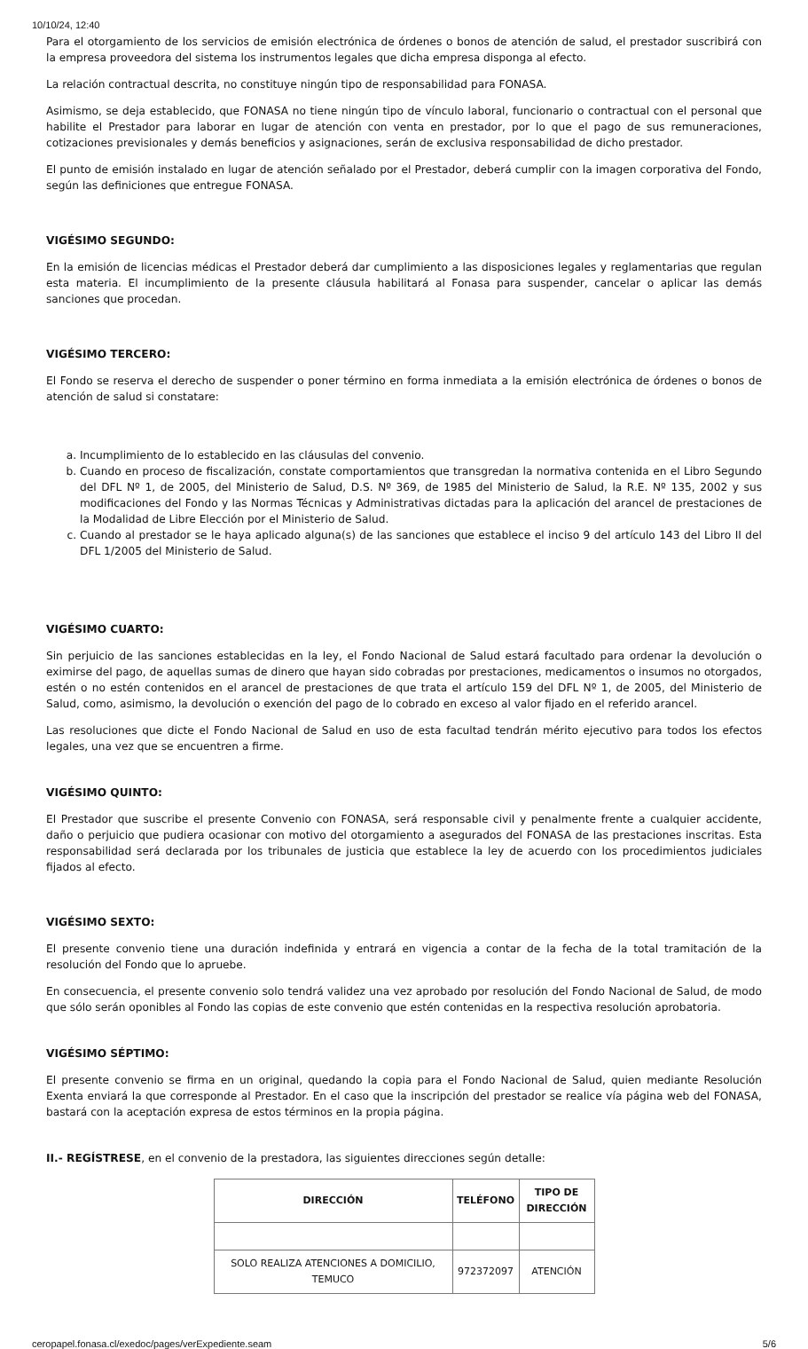10/10/24, 12:40
Para el otorgamiento de los servicios de emisión electrónica de órdenes o bonos de atención de salud, el prestador suscribirá con la empresa proveedora del sistema los instrumentos legales que dicha empresa disponga al efecto.
La relación contractual descrita, no constituye ningún tipo de responsabilidad para FONASA.
Asimismo, se deja establecido, que FONASA no tiene ningún tipo de vínculo laboral, funcionario o contractual con el personal que habilite el Prestador para laborar en lugar de atención con venta en prestador, por lo que el pago de sus remuneraciones, cotizaciones previsionales y demás beneficios y asignaciones, serán de exclusiva responsabilidad de dicho prestador.
El punto de emisión instalado en lugar de atención señalado por el Prestador, deberá cumplir con la imagen corporativa del Fondo, según las definiciones que entregue FONASA.
VIGÉSIMO SEGUNDO:
En la emisión de licencias médicas el Prestador deberá dar cumplimiento a las disposiciones legales y reglamentarias que regulan esta materia. El incumplimiento de la presente cláusula habilitará al Fonasa para suspender, cancelar o aplicar las demás sanciones que procedan.
VIGÉSIMO TERCERO:
El Fondo se reserva el derecho de suspender o poner término en forma inmediata a la emisión electrónica de órdenes o bonos de atención de salud si constatare:
a. Incumplimiento de lo establecido en las cláusulas del convenio.
b. Cuando en proceso de fiscalización, constate comportamientos que transgredan la normativa contenida en el Libro Segundo del DFL Nº 1, de 2005, del Ministerio de Salud, D.S. Nº 369, de 1985 del Ministerio de Salud, la R.E. Nº 135, 2002 y sus modificaciones del Fondo y las Normas Técnicas y Administrativas dictadas para la aplicación del arancel de prestaciones de la Modalidad de Libre Elección por el Ministerio de Salud.
c. Cuando al prestador se le haya aplicado alguna(s) de las sanciones que establece el inciso 9 del artículo 143 del Libro II del DFL 1/2005 del Ministerio de Salud.
VIGÉSIMO CUARTO:
Sin perjuicio de las sanciones establecidas en la ley, el Fondo Nacional de Salud estará facultado para ordenar la devolución o eximirse del pago, de aquellas sumas de dinero que hayan sido cobradas por prestaciones, medicamentos o insumos no otorgados, estén o no estén contenidos en el arancel de prestaciones de que trata el artículo 159 del DFL Nº 1, de 2005, del Ministerio de Salud, como, asimismo, la devolución o exención del pago de lo cobrado en exceso al valor fijado en el referido arancel.
Las resoluciones que dicte el Fondo Nacional de Salud en uso de esta facultad tendrán mérito ejecutivo para todos los efectos legales, una vez que se encuentren a firme.
VIGÉSIMO QUINTO:
El Prestador que suscribe el presente Convenio con FONASA, será responsable civil y penalmente frente a cualquier accidente, daño o perjuicio que pudiera ocasionar con motivo del otorgamiento a asegurados del FONASA de las prestaciones inscritas. Esta responsabilidad será declarada por los tribunales de justicia que establece la ley de acuerdo con los procedimientos judiciales fijados al efecto.
VIGÉSIMO SEXTO:
El presente convenio tiene una duración indefinida y entrará en vigencia a contar de la fecha de la total tramitación de la resolución del Fondo que lo apruebe.
En consecuencia, el presente convenio solo tendrá validez una vez aprobado por resolución del Fondo Nacional de Salud, de modo que sólo serán oponibles al Fondo las copias de este convenio que estén contenidas en la respectiva resolución aprobatoria.
VIGÉSIMO SÉPTIMO:
El presente convenio se firma en un original, quedando la copia para el Fondo Nacional de Salud, quien mediante Resolución Exenta enviará la que corresponde al Prestador. En el caso que la inscripción del prestador se realice vía página web del FONASA, bastará con la aceptación expresa de estos términos en la propia página.
II.- REGÍSTRESE, en el convenio de la prestadora, las siguientes direcciones según detalle:
| DIRECCIÓN | TELÉFONO | TIPO DE DIRECCIÓN |
| --- | --- | --- |
| SOLO REALIZA ATENCIONES A DOMICILIO, TEMUCO | 972372097 | ATENCIÓN |
ceropapel.fonasa.cl/exedoc/pages/verExpediente.seam 5/6